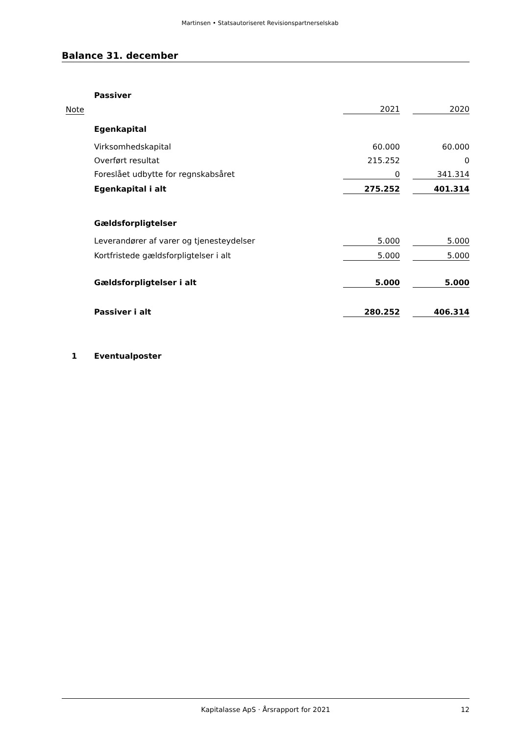Martinsen • Statsautoriseret Revisionspartnerselskab
Balance 31. december
| | Passiver | | | |
| Note | | 2021 | | 2020 |
| | Egenkapital | | | |
| | Virksomhedskapital | 60.000 | | 60.000 |
| | Overført resultat | 215.252 | | 0 |
| | Foreslået udbytte for regnskabsåret | 0 | | 341.314 |
| | Egenkapital i alt | 275.252 | | 401.314 |
| | Gældsforpligtelser | | | |
| | Leverandører af varer og tjenesteydelser | 5.000 | | 5.000 |
| | Kortfristede gældsforpligtelser i alt | 5.000 | | 5.000 |
| | Gældsforpligtelser i alt | 5.000 | | 5.000 |
| | Passiver i alt | 280.252 | | 406.314 |
| 1 | Eventualposter | | | |
Kapitalasse ApS · Årsrapport for 2021 12